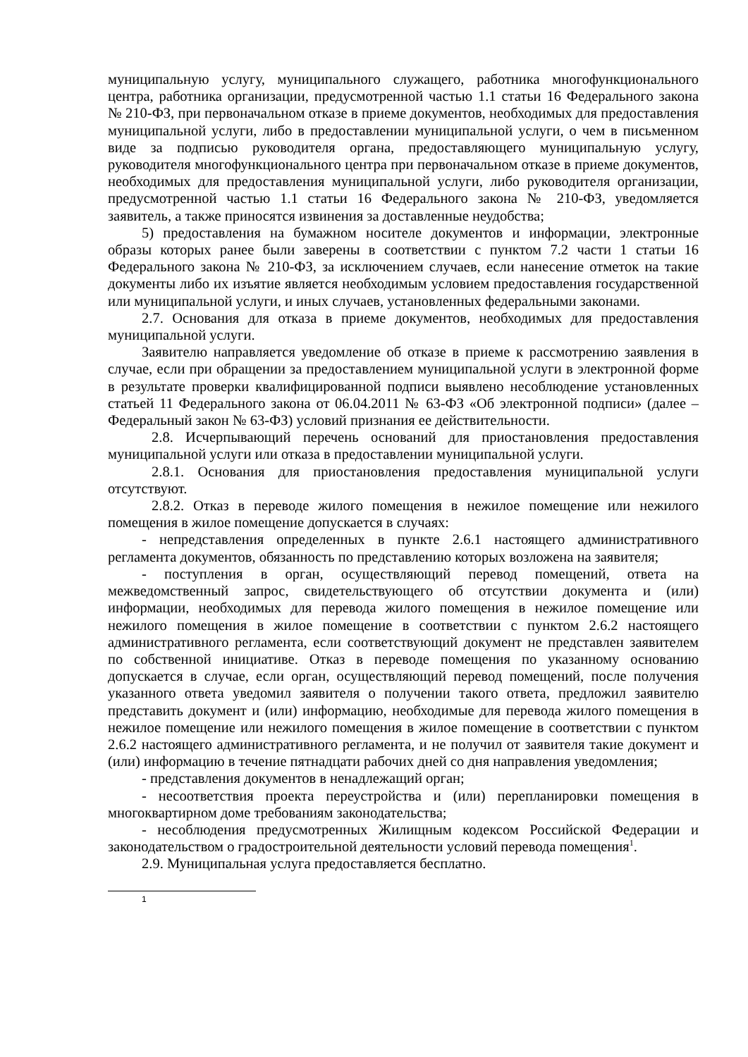муниципальную услугу, муниципального служащего, работника многофункционального центра, работника организации, предусмотренной частью 1.1 статьи 16 Федерального закона № 210-ФЗ, при первоначальном отказе в приеме документов, необходимых для предоставления муниципальной услуги, либо в предоставлении муниципальной услуги, о чем в письменном виде за подписью руководителя органа, предоставляющего муниципальную услугу, руководителя многофункционального центра при первоначальном отказе в приеме документов, необходимых для предоставления муниципальной услуги, либо руководителя организации, предусмотренной частью 1.1 статьи 16 Федерального закона № 210-ФЗ, уведомляется заявитель, а также приносятся извинения за доставленные неудобства;
5) предоставления на бумажном носителе документов и информации, электронные образы которых ранее были заверены в соответствии с пунктом 7.2 части 1 статьи 16 Федерального закона № 210-ФЗ, за исключением случаев, если нанесение отметок на такие документы либо их изъятие является необходимым условием предоставления государственной или муниципальной услуги, и иных случаев, установленных федеральными законами.
2.7. Основания для отказа в приеме документов, необходимых для предоставления муниципальной услуги.
Заявителю направляется уведомление об отказе в приеме к рассмотрению заявления в случае, если при обращении за предоставлением муниципальной услуги в электронной форме в результате проверки квалифицированной подписи выявлено несоблюдение установленных статьей 11 Федерального закона от 06.04.2011 № 63-ФЗ «Об электронной подписи» (далее – Федеральный закон № 63-ФЗ) условий признания ее действительности.
2.8. Исчерпывающий перечень оснований для приостановления предоставления муниципальной услуги или отказа в предоставлении муниципальной услуги.
2.8.1. Основания для приостановления предоставления муниципальной услуги отсутствуют.
2.8.2. Отказ в переводе жилого помещения в нежилое помещение или нежилого помещения в жилое помещение допускается в случаях:
- непредставления определенных в пункте 2.6.1 настоящего административного регламента документов, обязанность по представлению которых возложена на заявителя;
- поступления в орган, осуществляющий перевод помещений, ответа на межведомственный запрос, свидетельствующего об отсутствии документа и (или) информации, необходимых для перевода жилого помещения в нежилое помещение или нежилого помещения в жилое помещение в соответствии с пунктом 2.6.2 настоящего административного регламента, если соответствующий документ не представлен заявителем по собственной инициативе. Отказ в переводе помещения по указанному основанию допускается в случае, если орган, осуществляющий перевод помещений, после получения указанного ответа уведомил заявителя о получении такого ответа, предложил заявителю представить документ и (или) информацию, необходимые для перевода жилого помещения в нежилое помещение или нежилого помещения в жилое помещение в соответствии с пунктом 2.6.2 настоящего административного регламента, и не получил от заявителя такие документ и (или) информацию в течение пятнадцати рабочих дней со дня направления уведомления;
- представления документов в ненадлежащий орган;
- несоответствия проекта переустройства и (или) перепланировки помещения в многоквартирном доме требованиям законодательства;
- несоблюдения предусмотренных Жилищным кодексом Российской Федерации и законодательством о градостроительной деятельности условий перевода помещения<sup>1</sup>.
2.9. Муниципальная услуга предоставляется бесплатно.
<sup>1</sup>